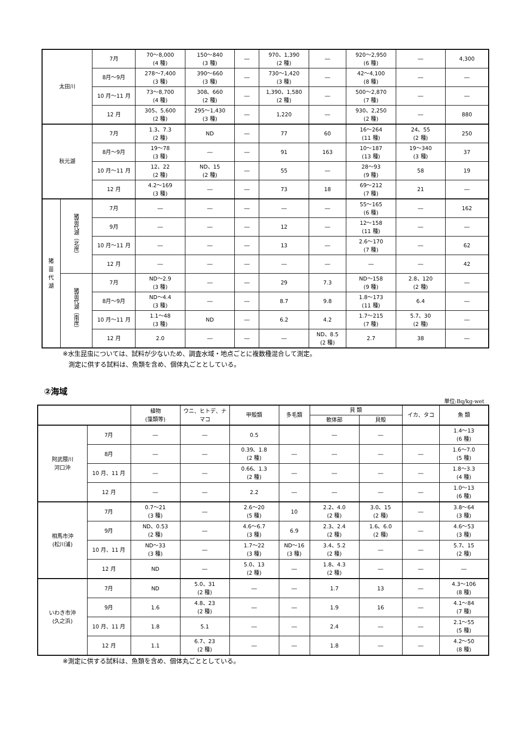| 太田川 | | 7月 | 70～8,000 (4 種) | 150～840 (3 種) | ― | 970、1,390 (2 種) | ― | 920～2,950 (6 種) | ― | 4,300 |
| | | 8月～9月 | 278～7,400 (3 種) | 390～660 (3 種) | ― | 730～1,420 (3 種) | ― | 42～4,100 (8 種) | ― | ― |
| | | 10 月～11 月 | 73～8,700 (4 種) | 308、660 (2 種) | ― | 1,390、1,580 (2 種) | ― | 500～2,870 (7 種) | ― | ― |
| | | 12 月 | 305、5,600 (2 種) | 295～1,430 (3 種) | ― | 1,220 | ― | 930、2,250 (2 種) | ― | 880 |
| 秋元湖 | | 7月 | 1.3、7.3 (2 種) | ND | ― | 77 | 60 | 16～264 (11 種) | 24、55 (2 種) | 250 |
| | | 8月～9月 | 19～78 (3 種) | ― | ― | 91 | 163 | 10～187 (13 種) | 19～340 (3 種) | 37 |
| | | 10 月～11 月 | 12、22 (2 種) | ND、15 (2 種) | ― | 55 | ― | 28～93 (9 種) | 58 | 19 |
| | | 12 月 | 4.2～169 (3 種) | ― | ― | 73 | 18 | 69～212 (7 種) | 21 | ― |
| 猪 苗 代 湖 | 猪苗代湖（北岸） | 7月 | ― | ― | ― | ― | ― | 55～165 (6 種) | ― | 162 |
| | | 9月 | ― | ― | ― | 12 | ― | 12～158 (11 種) | ― | ― |
| | | 10 月～11 月 | ― | ― | ― | 13 | ― | 2.6～170 (7 種) | ― | 62 |
| | | 12 月 | ― | ― | ― | ― | ― | ― | ― | 42 |
| | 猪苗代湖（南岸） | 7月 | ND～2.9 (3 種) | ― | ― | 29 | 7.3 | ND～158 (9 種) | 2.8、120 (2 種) | ― |
| | | 8月～9月 | ND～4.4 (3 種) | ― | ― | 8.7 | 9.8 | 1.8～173 (11 種) | 6.4 | ― |
| | | 10 月～11 月 | 1.1～48 (3 種) | ND | ― | 6.2 | 4.2 | 1.7～215 (7 種) | 5.7、30 (2 種) | ― |
| | | 12 月 | 2.0 | ― | ― | ― | ND、8.5 (2 種) | 2.7 | 38 | ― |
※水生昆虫については、試料が少ないため、調査水域・地点ごとに複数種混合して測定。
測定に供する試料は、魚類を含め、個体丸ごととしている。
②海域
単位:Bq/kg-wet
| | | 植物 (藻類等) | ウニ、ヒトデ、ナマコ | 甲殻類 | 多毛類 | 貝 類 | | イカ、タコ | 魚 類 |
| | | | | | | 軟体部 | 貝殻 | | |
| 阿武隈川 河口沖 | 7月 | ― | ― | 0.5 | | ― | ― | | 1.4～13 (6 種) |
| | 8月 | ― | ― | 0.39、1.8 (2 種) | ― | ― | ― | ― | 1.6～7.0 (5 種) |
| | 10 月、11 月 | ― | ― | 0.66、1.3 (2 種) | ― | ― | ― | ― | 1.8～3.3 (4 種) |
| | 12 月 | ― | ― | 2.2 | ― | ― | ― | ― | 1.0～13 (6 種) |
| 相馬市沖 (松川浦) | 7月 | 0.7～21 (3 種) | ― | 2.6～20 (5 種) | 10 | 2.2、4.0 (2 種) | 3.0、15 (2 種) | ― | 3.8～64 (3 種) |
| | 9月 | ND、0.53 (2 種) | ― | 4.6～6.7 (3 種) | 6.9 | 2.3、2.4 (2 種) | 1.6、6.0 (2 種) | ― | 4.6～53 (3 種) |
| | 10 月、11 月 | ND～33 (3 種) | ― | 1.7～22 (3 種) | ND～16 (3 種) | 3.4、5.2 (2 種) | ― | ― | 5.7、15 (2 種) |
| | 12 月 | ND | ― | 5.0、13 (2 種) | ― | 1.8、4.3 (2 種) | ― | ― | ― |
| いわき市沖 (久之浜) | 7月 | ND | 5.0、31 (2 種) | ― | ― | 1.7 | 13 | ― | 4.3～106 (8 種) |
| | 9月 | 1.6 | 4.8、23 (2 種) | ― | ― | 1.9 | 16 | ― | 4.1～84 (7 種) |
| | 10 月、11 月 | 1.8 | 5.1 | ― | ― | 2.4 | ― | ― | 2.1～55 (5 種) |
| | 12 月 | 1.1 | 6.7、23 (2 種) | ― | ― | 1.8 | ― | ― | 4.2～50 (8 種) |
※測定に供する試料は、魚類を含め、個体丸ごととしている。